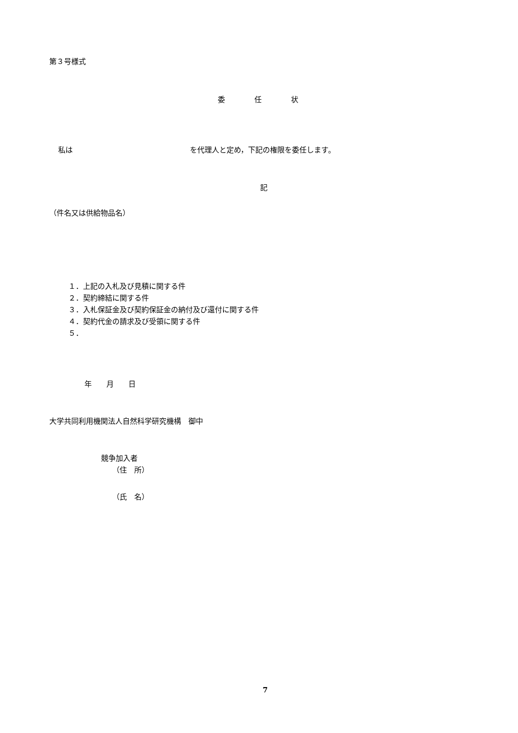第３号様式
委　　　　任　　　　状
私は　　　　　　　　　　　　　　　　を代理人と定め，下記の権限を委任します。
記
（件名又は供給物品名）
１．上記の入札及び見積に関する件 ２．契約締結に関する件 ３．入札保証金及び契約保証金の納付及び還付に関する件 ４．契約代金の請求及び受領に関する件 ５．
年　　月　　日
大学共同利用機関法人自然科学研究機構　御中
競争加入者
（住　所）
（氏　名）
7